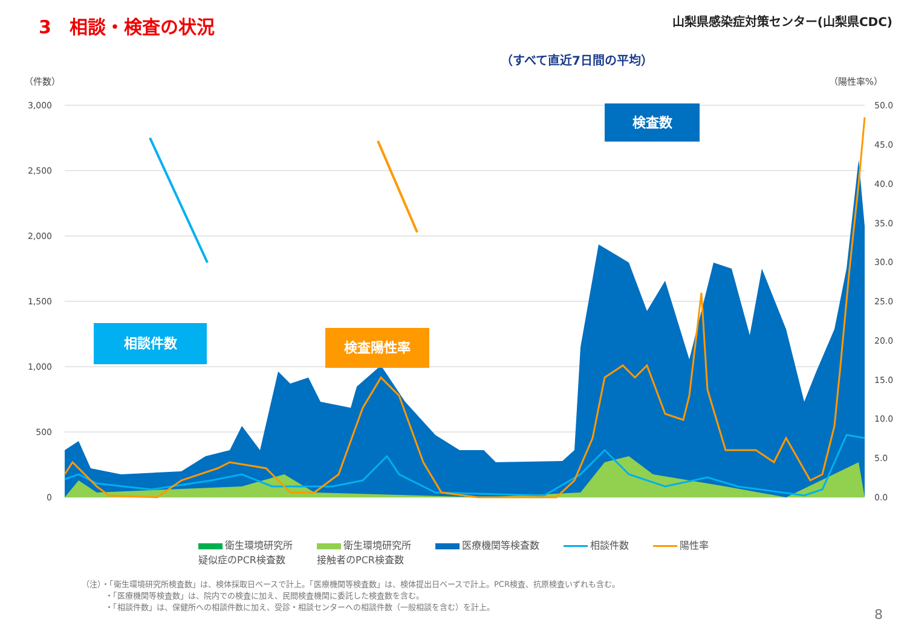3　相談・検査の状況
山梨県感染症対策センター(山梨県CDC)
（すべて直近7日間の平均）
（件数） （陽性率%）
3,000
2,500
2,000
1,500
1,000
500
0
50.0
45.0
40.0
35.0
30.0
25.0
20.0
15.0
10.0
5.0
0.0
検査数
相談件数 検査陽性率
衛生環境研究所
疑似症のPCR検査数
衛生環境研究所
接触者のPCR検査数
医療機関等検査数 相談件数 陽性率
（注）・「衛生環境研究所検査数」は、検体採取日ベースで計上。「医療機関等検査数」は、検体提出日ベースで計上。PCR検査、抗原検査いずれも含む。
　　　・「医療機関等検査数」は、院内での検査に加え、民間検査機関に委託した検査数を含む。
　　　・「相談件数」は、保健所への相談件数に加え、受診・相談センターへの相談件数（一般相談を含む）を計上。
8